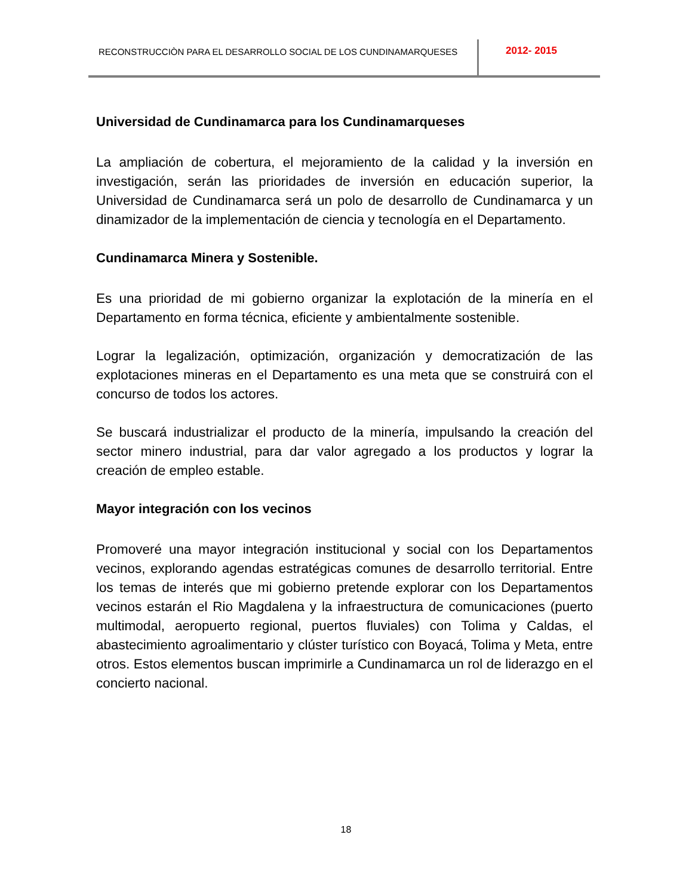RECONSTRUCCIÒN PARA EL DESARROLLO SOCIAL DE LOS CUNDINAMARQUESES
2012- 2015
Universidad de Cundinamarca para los Cundinamarqueses
La ampliación de cobertura, el mejoramiento de la calidad y la inversión en investigación, serán las prioridades de inversión en educación superior, la Universidad de Cundinamarca será un polo de desarrollo de Cundinamarca y un dinamizador de la implementación de ciencia y tecnología en el Departamento.
Cundinamarca Minera y Sostenible.
Es una prioridad de mi gobierno organizar la explotación de la minería en el Departamento en forma técnica, eficiente y ambientalmente sostenible.
Lograr la legalización, optimización, organización y democratización de las explotaciones mineras en el Departamento es una meta que se construirá con el concurso de todos los actores.
Se buscará industrializar el producto de la minería, impulsando la creación del sector minero industrial, para dar valor agregado a los productos y lograr la creación de empleo estable.
Mayor integración con los vecinos
Promoveré una mayor integración institucional y social con los Departamentos vecinos, explorando agendas estratégicas comunes de desarrollo territorial. Entre los temas de interés que mi gobierno pretende explorar con los Departamentos vecinos estarán el Rio Magdalena y la infraestructura de comunicaciones (puerto multimodal, aeropuerto regional, puertos fluviales) con Tolima y Caldas, el abastecimiento agroalimentario y clúster turístico con Boyacá, Tolima y Meta, entre otros. Estos elementos buscan imprimirle a Cundinamarca un rol de liderazgo en el concierto nacional.
18